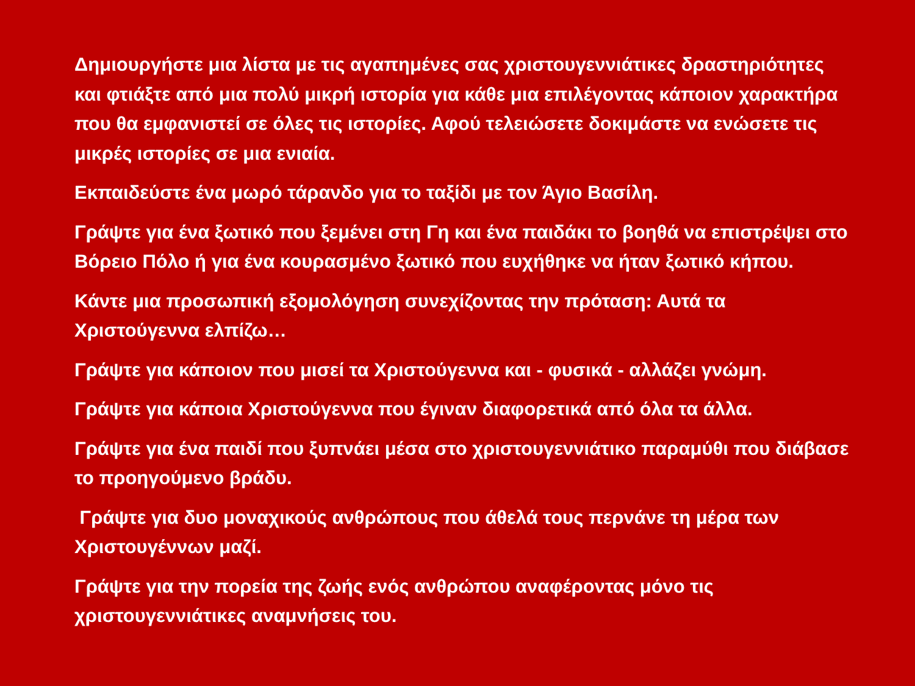Δημιουργήστε μια λίστα με τις αγαπημένες σας χριστουγεννιάτικες δραστηριότητες και φτιάξτε από μια πολύ μικρή ιστορία για κάθε μια επιλέγοντας κάποιον χαρακτήρα που θα εμφανιστεί σε όλες τις ιστορίες. Αφού τελειώσετε δοκιμάστε να ενώσετε τις μικρές ιστορίες σε μια ενιαία.
Εκπαιδεύστε ένα μωρό τάρανδο για το ταξίδι με τον Άγιο Βασίλη.
Γράψτε για ένα ξωτικό που ξεμένει στη Γη και ένα παιδάκι το βοηθά να επιστρέψει στο Βόρειο Πόλο ή για ένα κουρασμένο ξωτικό που ευχήθηκε να ήταν ξωτικό κήπου.
Κάντε μια προσωπική εξομολόγηση συνεχίζοντας την πρόταση: Αυτά τα Χριστούγεννα ελπίζω…
Γράψτε για κάποιον που μισεί τα Χριστούγεννα και - φυσικά - αλλάζει γνώμη.
Γράψτε για κάποια Χριστούγεννα που έγιναν διαφορετικά από όλα τα άλλα.
Γράψτε για ένα παιδί που ξυπνάει μέσα στο χριστουγεννιάτικο παραμύθι που διάβασε το προηγούμενο βράδυ.
Γράψτε για δυο μοναχικούς ανθρώπους που άθελά τους περνάνε τη μέρα των Χριστουγέννων μαζί.
Γράψτε για την πορεία της ζωής ενός ανθρώπου αναφέροντας μόνο τις χριστουγεννιάτικες αναμνήσεις του.